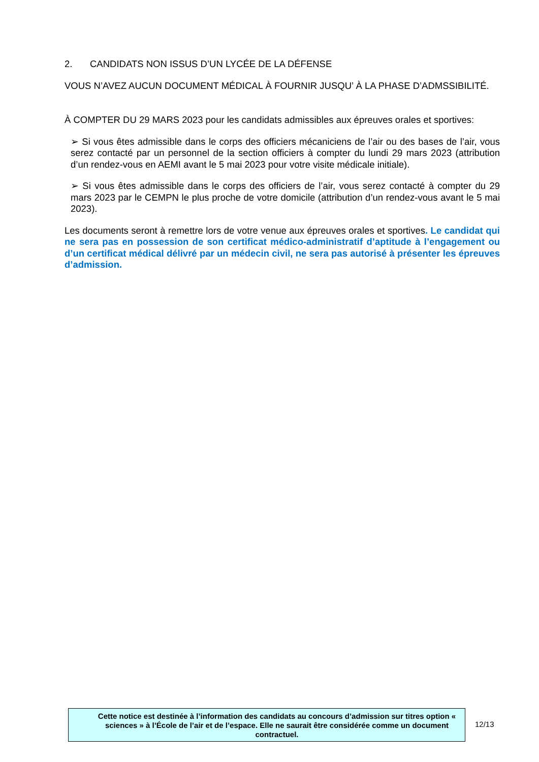2. CANDIDATS NON ISSUS D’UN LYCÉE DE LA DÉFENSE
VOUS N’AVEZ AUCUN DOCUMENT MÉDICAL À FOURNIR JUSQU’ À LA PHASE D’ADMSSIBILITÉ.
À COMPTER DU 29 MARS 2023 pour les candidats admissibles aux épreuves orales et sportives:
➢ Si vous êtes admissible dans le corps des officiers mécaniciens de l’air ou des bases de l’air, vous serez contacté par un personnel de la section officiers à compter du lundi 29 mars 2023 (attribution d’un rendez-vous en AEMI avant le 5 mai 2023 pour votre visite médicale initiale).
➢ Si vous êtes admissible dans le corps des officiers de l’air, vous serez contacté à compter du 29 mars 2023 par le CEMPN le plus proche de votre domicile (attribution d’un rendez-vous avant le 5 mai 2023).
Les documents seront à remettre lors de votre venue aux épreuves orales et sportives. Le candidat qui ne sera pas en possession de son certificat médico-administratif d’aptitude à l’engagement ou d’un certificat médical délivré par un médecin civil, ne sera pas autorisé à présenter les épreuves d’admission.
Cette notice est destinée à l’information des candidats au concours d’admission sur titres option « sciences » à l’École de l’air et de l’espace. Elle ne saurait être considérée comme un document contractuel.
12/13